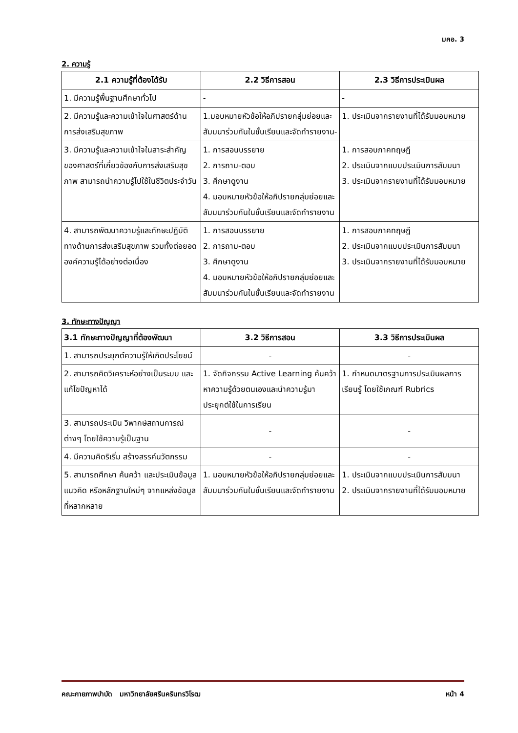มคอ. 3
2. ความรู้
| 2.1 ความรู้ที่ต้องได้รับ | 2.2 วิธีการสอน | 2.3 วิธีการประเมินผล |
| --- | --- | --- |
| 1. มีความรู้พื้นฐานศึกษาทั่วไป | - | - |
| 2. มีความรู้และความเข้าใจในศาสตร์ด้านการส่งเสริมสุขภาพ | 1.มอบหมายหัวข้อให้อภิปรายกลุ่มย่อยและสัมมนาร่วมกันในชั้นเรียนและจัดทำรายงาน- | 1. ประเมินจากรายงานที่ได้รับมอบหมาย |
| 3. มีความรู้และความเข้าใจในสาระสำคัญของศาสตร์ที่เกี่ยวข้องกับการส่งเสริมสุขภาพ สามารถนำความรู้ไปใช้ในชีวิตประจำวัน | 1. การสอนบรรยาย 2. การถาม-ตอบ 3. ศึกษาดูงาน 4. มอบหมายหัวข้อให้อภิปรายกลุ่มย่อยและสัมมนาร่วมกันในชั้นเรียนและจัดทำรายงาน | 1. การสอบภาคทฤษฎี 2. ประเมินจากแบบประเมินการสัมมนา 3. ประเมินจากรายงานที่ได้รับมอบหมาย |
| 4. สามารถพัฒนาความรู้และทักษะปฏิบัติทางด้านการส่งเสริมสุขภาพ รวมทั้งต่อยอดองค์ความรู้ได้อย่างต่อเนื่อง | 1. การสอนบรรยาย 2. การถาม-ตอบ 3. ศึกษาดูงาน 4. มอบหมายหัวข้อให้อภิปรายกลุ่มย่อยและสัมมนาร่วมกันในชั้นเรียนและจัดทำรายงาน | 1. การสอบภาคทฤษฎี 2. ประเมินจากแบบประเมินการสัมมนา 3. ประเมินจากรายงานที่ได้รับมอบหมาย |
3. ทักษะทางปัญญา
| 3.1 ทักษะทางปัญญาที่ต้องพัฒนา | 3.2 วิธีการสอน | 3.3 วิธีการประเมินผล |
| --- | --- | --- |
| 1. สามารถประยุกต์ความรู้ให้เกิดประโยชน์ | - | - |
| 2. สามารถคิดวิเคราะห์อย่างเป็นระบบ และแก้ไขปัญหาได้ | 1. จัดกิจกรรม Active Learning ค้นคว้าหาความรู้ด้วยตนเองและนำความรู้มาประยุกต์ใช้ในการเรียน | 1. กำหนดมาตรฐานการประเมินผลการเรียนรู้ โดยใช้เกณฑ์ Rubrics |
| 3. สามารถประเมิน วิพากษ์สถานการณ์ต่างๆ โดยใช้ความรู้เป็นฐาน | - | - |
| 4. มีความคิดริเริ่ม สร้างสรรค์นวัตกรรม | - | - |
| 5. สามารถศึกษา ค้นคว้า และประเมินข้อมูล แนวคิด หรือหลักฐานใหม่ๆ จากแหล่งข้อมูลที่หลากหลาย | 1. มอบหมายหัวข้อให้อภิปรายกลุ่มย่อยและสัมมนาร่วมกันในชั้นเรียนและจัดทำรายงาน | 1. ประเมินจากแบบประเมินการสัมมนา 2. ประเมินจากรายงานที่ได้รับมอบหมาย |
คณะกายภาพบำบัด มหาวิทยาลัยศรีนครินทรวิโรฒ หน้า 4